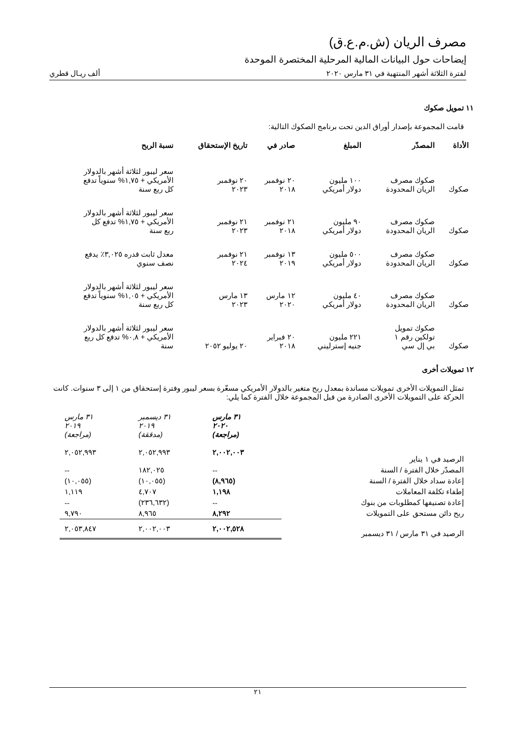مصرف الريان (ش.م.ع.ق)
إيضاحات حول البيانات المالية المرحلية المختصرة الموحدة
لفترة الثلاثة أشهر المنتهية في ٣١ مارس ٢٠٢٠ ألف ريـال قطري
١١ تمويل صكوك
قامت المجموعة بإصدار أوراق الدين تحت برنامج الصكوك التالية:
| الأداة | المصدّر | المبلغ | صادر في | تاريخ الإستحقاق | نسبة الربح |
| --- | --- | --- | --- | --- | --- |
| صكوك | صكوك مصرف الريان المحدودة | ١٠٠ مليون دولار أمريكي | ٢٠ نوفمبر ٢٠١٨ | ٢٠ نوفمبر ٢٠٢٣ | سعر ليبور لثلاثة أشهر بالدولار الأمريكي + ١,٧٥% سنوياً تدفع كل ربع سنة |
| صكوك | صكوك مصرف الريان المحدودة | ٩٠ مليون دولار أمريكي | ٢١ نوفمبر ٢٠١٨ | ٢١ نوفمبر ٢٠٢٣ | سعر ليبور لثلاثة أشهر بالدولار الأمريكي + ١,٧٥% تدفع كل ربع سنة |
| صكوك | صكوك مصرف الريان المحدودة | ٥٠٠ مليون دولار أمريكي | ١٣ نوفمبر ٢٠١٩ | ٢١ نوفمبر ٢٠٢٤ | معدل ثابت قدره ٣,٠٢٥٪ يدفع نصف سنوي |
| صكوك | صكوك مصرف الريان المحدودة | ٤٠ مليون دولار أمريكي | ١٢ مارس ٢٠٢٠ | ١٣ مارس ٢٠٢٣ | سعر ليبور لثلاثة أشهر بالدولار الأمريكي + ١,٠٥% سنوياً تدفع كل ربع سنة |
| صكوك | صكوك تمويل تولكين رقم ١ بي إل سي | ٢٢١ مليون جنيه إسترليني | ٢٠ فبراير ٢٠١٨ | ٢٠ يوليو ٢٠٥٢ | سعر ليبور لثلاثة أشهر بالدولار الأمريكي + ٠,٨% تدفع كل ربع سنة |
١٢ تمويلات أخرى
تمثل التمويلات الأخرى تمويلات مساندة بمعدل ربح متغير بالدولار الأمريكي مسعّرة بسعر ليبور وفترة إستحقاق من ١ إلى ٣ سنوات. كانت الحركة على التمويلات الأخرى الصادرة من قبل المجموعة خلال الفترة كما يلي:
| | ٣١ مارس ٢٠٢٠ (مراجعة) | ٣١ ديسمبر ٢٠١٩ (مدققة) | ٣١ مارس ٢٠١٩ (مراجعة) |
| الرصيد في ١ يناير | ٢,٠٠٢,٠٠٣ | ٢,٠٥٢,٩٩٣ | ٢,٠٥٢,٩٩٣ |
| المصدّر خلال الفترة / السنة | -- | ١٨٢,٠٢٥ | -- |
| إعادة سداد خلال الفترة / السنة | (٨,٩٦٥) | (١٠,٠٥٥) | (١٠,٠٥٥) |
| إطفاء تكلفة المعاملات | ١,١٩٨ | ٤,٧٠٧ | ١,١١٩ |
| إعادة تصنيفها كمطلوبات من بنوك | -- | (٢٣٦,٦٣٢) | -- |
| ربح دائن مستحق على التمويلات | ٨,٢٩٢ | ٨,٩٦٥ | ٩,٧٩٠ |
| الرصيد في ٣١ مارس / ٣١ ديسمبر | ٢,٠٠٢,٥٢٨ | ٢,٠٠٢,٠٠٣ | ٢,٠٥٣,٨٤٧ |
٢١